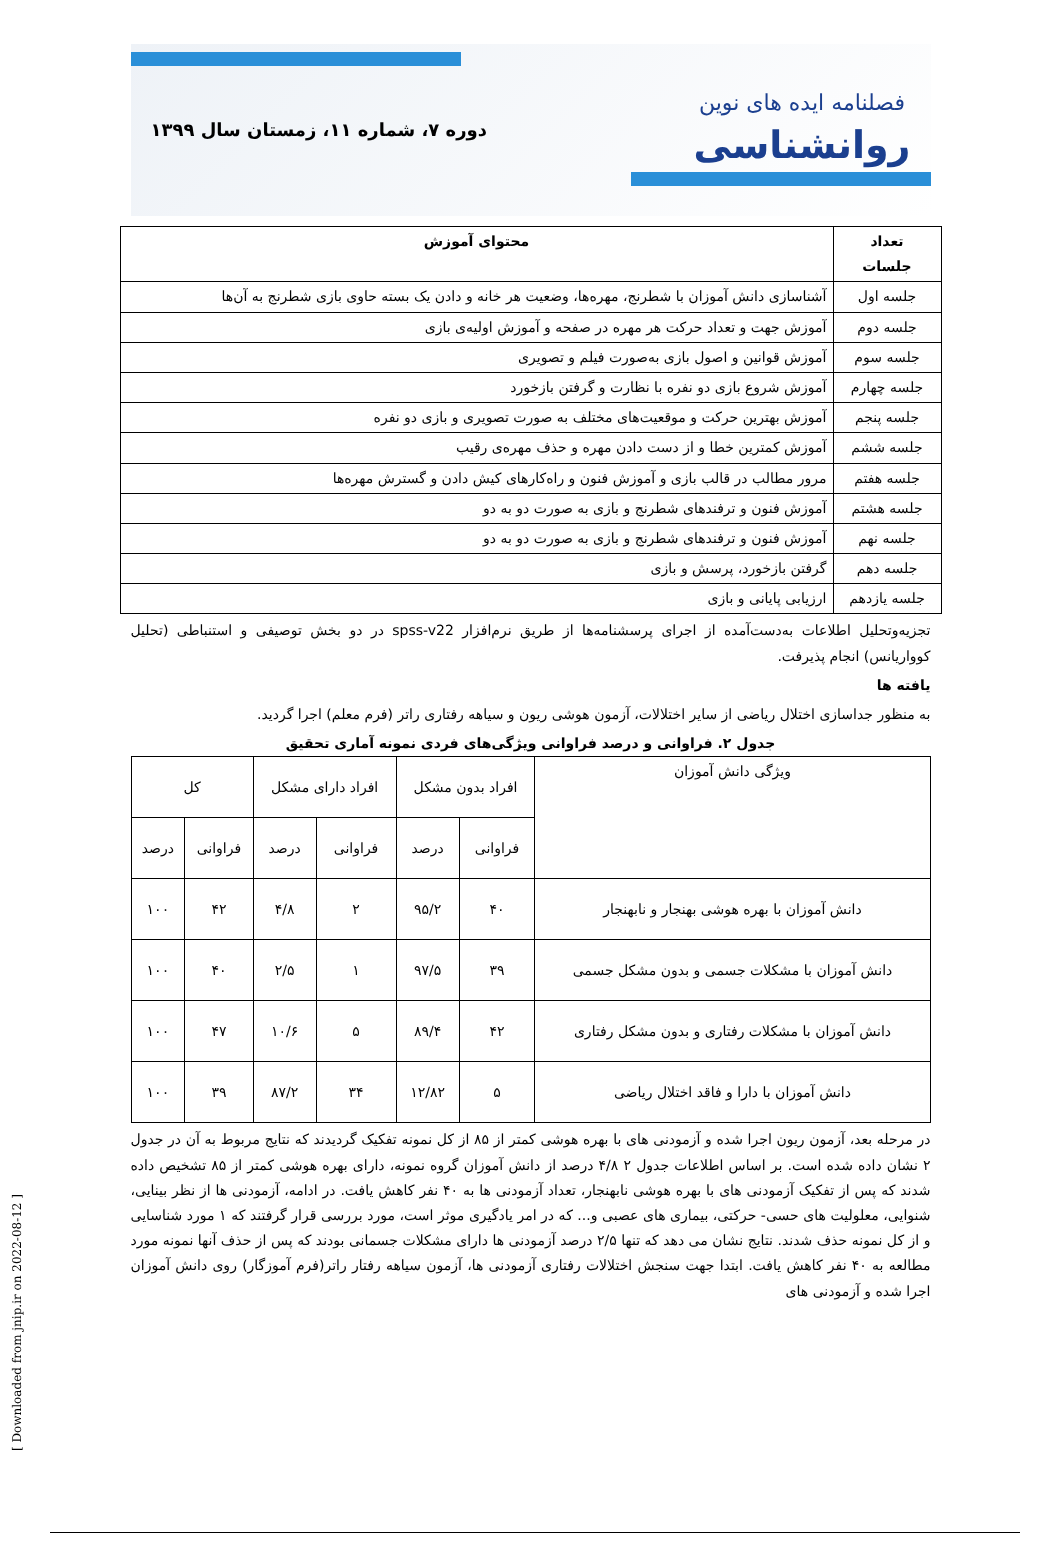فصلنامه ایده های نوین
روانشناسی
دوره ۷، شماره ۱۱، زمستان سال ۱۳۹۹
| تعداد جلسات | محتوای آموزش |
| --- | --- |
| جلسه اول | آشناسازی دانش آموزان با شطرنج، مهره‌ها، وضعیت هر خانه و دادن یک بسته حاوی بازی شطرنج به آن‌ها |
| جلسه دوم | آموزش جهت و تعداد حرکت هر مهره در صفحه و آموزش اولیه‌ی بازی |
| جلسه سوم | آموزش قوانین و اصول بازی به‌صورت فیلم و تصویری |
| جلسه چهارم | آموزش شروع بازی دو نفره با نظارت و گرفتن بازخورد |
| جلسه پنجم | آموزش بهترین حرکت و موقعیت‌های مختلف به صورت تصویری و بازی دو نفره |
| جلسه ششم | آموزش کمترین خطا و از دست دادن مهره و حذف مهره‌ی رقیب |
| جلسه هفتم | مرور مطالب در قالب بازی و آموزش فنون و راه‌کارهای کیش دادن و گسترش مهره‌ها |
| جلسه هشتم | آموزش فنون و ترفندهای شطرنج و بازی به صورت دو به دو |
| جلسه نهم | آموزش فنون و ترفندهای شطرنج و بازی به صورت دو به دو |
| جلسه دهم | گرفتن بازخورد، پرسش و بازی |
| جلسه یازدهم | ارزیابی پایانی و بازی |
تجزیه‌وتحلیل اطلاعات به‌دست‌آمده از اجرای پرسشنامه‌ها از طریق نرم‌افزار spss-v22 در دو بخش توصیفی و استنباطی (تحلیل کوواریانس) انجام پذیرفت.
یافته ها
به منظور جداسازی اختلال ریاضی از سایر اختلالات، آزمون هوشی ریون و سیاهه رفتاری راتر (فرم معلم) اجرا گردید.
جدول ۲. فراوانی و درصد فراوانی ویژگی‌های فردی نمونه آماری تحقیق
| ویژگی دانش آموزان | افراد بدون مشکل | | افراد دارای مشکل | | کل | |
| --- | --- | --- | --- | --- | --- | --- |
| | فراوانی | درصد | فراوانی | درصد | فراوانی | درصد |
| دانش آموزان با بهره هوشی بهنجار و نابهنجار | ۴۰ | ۹۵/۲ | ۲ | ۴/۸ | ۴۲ | ۱۰۰ |
| دانش آموزان با مشکلات جسمی و بدون مشکل جسمی | ۳۹ | ۹۷/۵ | ۱ | ۲/۵ | ۴۰ | ۱۰۰ |
| دانش آموزان با مشکلات رفتاری و بدون مشکل رفتاری | ۴۲ | ۸۹/۴ | ۵ | ۱۰/۶ | ۴۷ | ۱۰۰ |
| دانش آموزان با دارا و فاقد اختلال ریاضی | ۵ | ۱۲/۸۲ | ۳۴ | ۸۷/۲ | ۳۹ | ۱۰۰ |
در مرحله بعد، آزمون ریون اجرا شده و آزمودنی های با بهره هوشی کمتر از ۸۵ از کل نمونه تفکیک گردیدند که نتایج مربوط به آن در جدول ۲ نشان داده شده است. بر اساس اطلاعات جدول ۲ ۴/۸ درصد از دانش آموزان گروه نمونه، دارای بهره هوشی کمتر از ۸۵ تشخیص داده شدند که پس از تفکیک آزمودنی های با بهره هوشی نابهنجار، تعداد آزمودنی ها به ۴۰ نفر کاهش یافت. در ادامه، آزمودنی ها از نظر بینایی، شنوایی، معلولیت های حسی- حرکتی، بیماری های عصبی و... که در امر یادگیری موثر است، مورد بررسی قرار گرفتند که ۱ مورد شناسایی و از کل نمونه حذف شدند. نتایج نشان می دهد که تنها ۲/۵ درصد آزمودنی ها دارای مشکلات جسمانی بودند که پس از حذف آنها نمونه مورد مطالعه به ۴۰ نفر کاهش یافت. ابتدا جهت سنجش اختلالات رفتاری آزمودنی ها، آزمون سیاهه رفتار راتر(فرم آموزگار) روی دانش آموزان اجرا شده و آزمودنی های
[ Downloaded from jnip.ir on 2022-08-12 ]